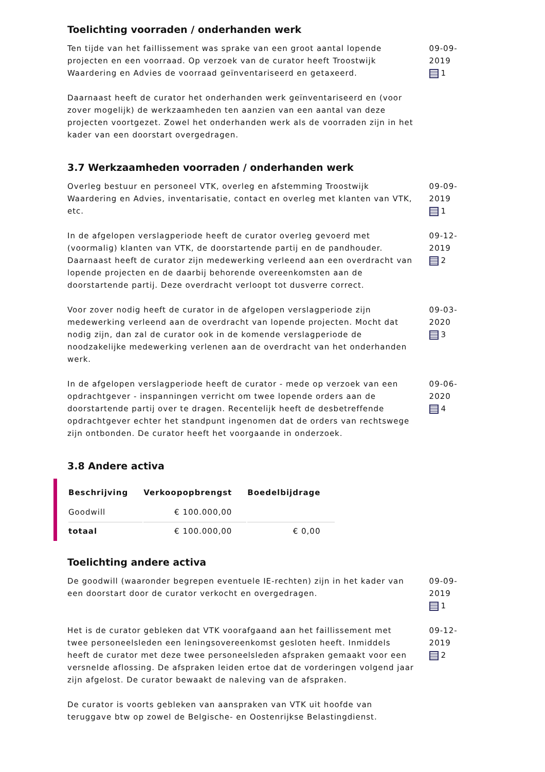Toelichting voorraden / onderhanden werk
Ten tijde van het faillissement was sprake van een groot aantal lopende projecten en een voorraad. Op verzoek van de curator heeft Troostwijk Waardering en Advies de voorraad geïnventariseerd en getaxeerd.
Daarnaast heeft de curator het onderhanden werk geïnventariseerd en (voor zover mogelijk) de werkzaamheden ten aanzien van een aantal van deze projecten voortgezet. Zowel het onderhanden werk als de voorraden zijn in het kader van een doorstart overgedragen.
09-09-2019
1
3.7 Werkzaamheden voorraden / onderhanden werk
Overleg bestuur en personeel VTK, overleg en afstemming Troostwijk Waardering en Advies, inventarisatie, contact en overleg met klanten van VTK, etc.
09-09-2019
1
In de afgelopen verslagperiode heeft de curator overleg gevoerd met (voormalig) klanten van VTK, de doorstartende partij en de pandhouder. Daarnaast heeft de curator zijn medewerking verleend aan een overdracht van lopende projecten en de daarbij behorende overeenkomsten aan de doorstartende partij. Deze overdracht verloopt tot dusverre correct.
09-12-2019
2
Voor zover nodig heeft de curator in de afgelopen verslagperiode zijn medewerking verleend aan de overdracht van lopende projecten. Mocht dat nodig zijn, dan zal de curator ook in de komende verslagperiode de noodzakelijke medewerking verlenen aan de overdracht van het onderhanden werk.
09-03-2020
3
In de afgelopen verslagperiode heeft de curator - mede op verzoek van een opdrachtgever - inspanningen verricht om twee lopende orders aan de doorstartende partij over te dragen. Recentelijk heeft de desbetreffende opdrachtgever echter het standpunt ingenomen dat de orders van rechtswege zijn ontbonden. De curator heeft het voorgaande in onderzoek.
09-06-2020
4
3.8 Andere activa
| Beschrijving | Verkoopopbrengst | Boedelbijdrage |
| --- | --- | --- |
| Goodwill | € 100.000,00 | |
| totaal | € 100.000,00 | € 0,00 |
Toelichting andere activa
De goodwill (waaronder begrepen eventuele IE-rechten) zijn in het kader van een doorstart door de curator verkocht en overgedragen.
09-09-2019
1
Het is de curator gebleken dat VTK voorafgaand aan het faillissement met twee personeelsleden een leningsovereenkomst gesloten heeft. Inmiddels heeft de curator met deze twee personeelsleden afspraken gemaakt voor een versnelde aflossing. De afspraken leiden ertoe dat de vorderingen volgend jaar zijn afgelost. De curator bewaakt de naleving van de afspraken.
De curator is voorts gebleken van aanspraken van VTK uit hoofde van teruggave btw op zowel de Belgische- en Oostenrijkse Belastingdienst.
09-12-2019
2